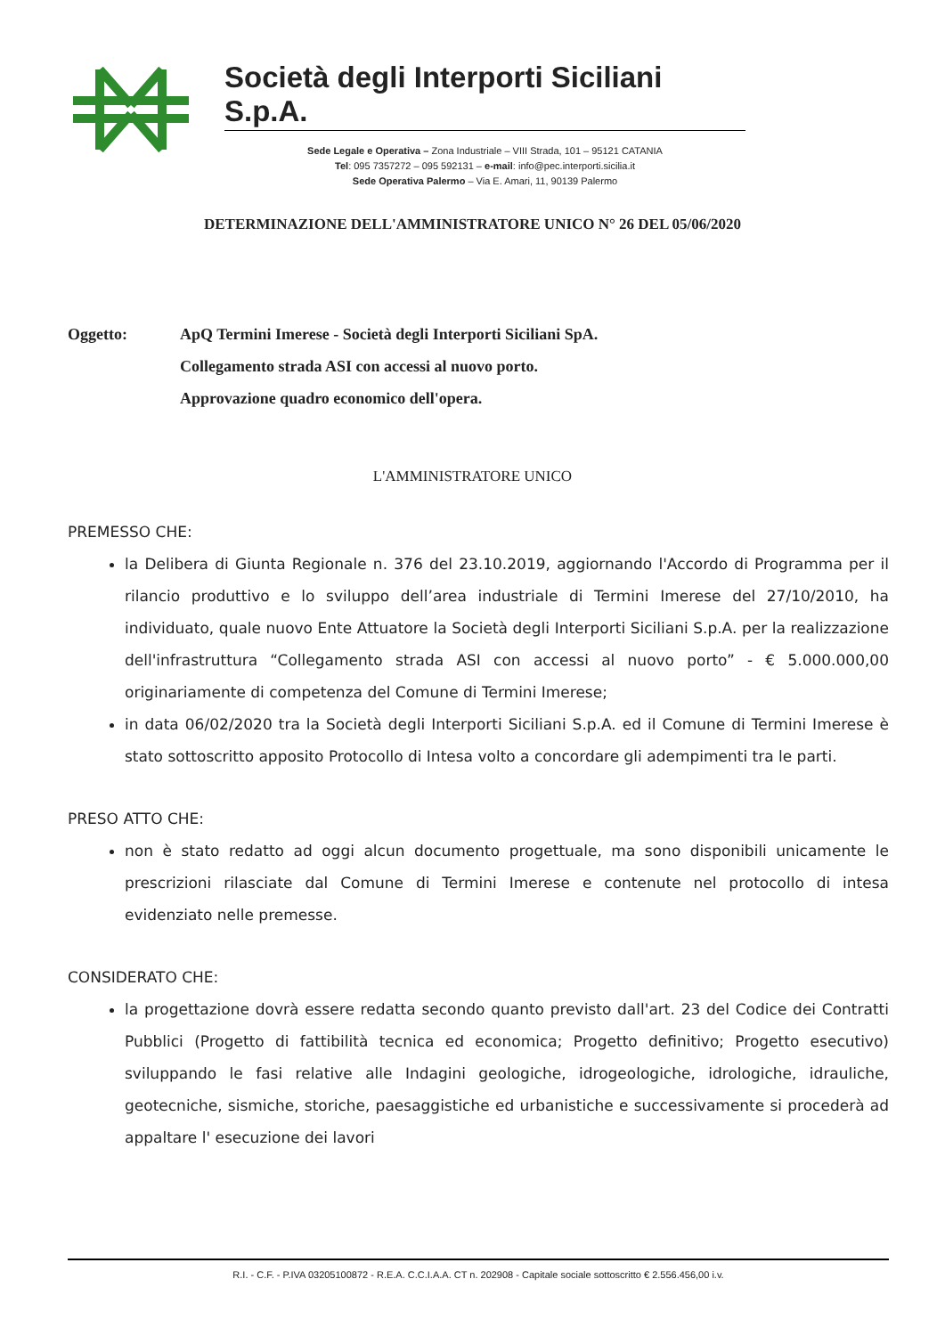Società degli Interporti Siciliani S.p.A.
Sede Legale e Operativa – Zona Industriale – VIII Strada, 101 – 95121 CATANIA
Tel: 095 7357272 – 095 592131 – e-mail: info@pec.interporti.sicilia.it
Sede Operativa Palermo – Via E. Amari, 11, 90139 Palermo
DETERMINAZIONE DELL'AMMINISTRATORE UNICO N° 26 DEL 05/06/2020
Oggetto: ApQ Termini Imerese - Società degli Interporti Siciliani SpA.
Collegamento strada ASI con accessi al nuovo porto.
Approvazione quadro economico dell'opera.
L'AMMINISTRATORE UNICO
PREMESSO CHE:
la Delibera di Giunta Regionale n. 376 del 23.10.2019, aggiornando l'Accordo di Programma per il rilancio produttivo e lo sviluppo dell’area industriale di Termini Imerese del 27/10/2010, ha individuato, quale nuovo Ente Attuatore la Società degli Interporti Siciliani S.p.A. per la realizzazione dell'infrastruttura “Collegamento strada ASI con accessi al nuovo porto” - € 5.000.000,00 originariamente di competenza del Comune di Termini Imerese;
in data 06/02/2020 tra la Società degli Interporti Siciliani S.p.A. ed il Comune di Termini Imerese è stato sottoscritto apposito Protocollo di Intesa volto a concordare gli adempimenti tra le parti.
PRESO ATTO CHE:
non è stato redatto ad oggi alcun documento progettuale, ma sono disponibili unicamente le prescrizioni rilasciate dal Comune di Termini Imerese e contenute nel protocollo di intesa evidenziato nelle premesse.
CONSIDERATO CHE:
la progettazione dovrà essere redatta secondo quanto previsto dall'art. 23 del Codice dei Contratti Pubblici (Progetto di fattibilità tecnica ed economica; Progetto definitivo; Progetto esecutivo) sviluppando le fasi relative alle Indagini geologiche, idrogeologiche, idrologiche, idrauliche, geotecniche, sismiche, storiche, paesaggistiche ed urbanistiche e successivamente si procederà ad appaltare l' esecuzione dei lavori
R.I. - C.F. - P.IVA 03205100872 - R.E.A. C.C.I.A.A. CT n. 202908 - Capitale sociale sottoscritto € 2.556.456,00 i.v.